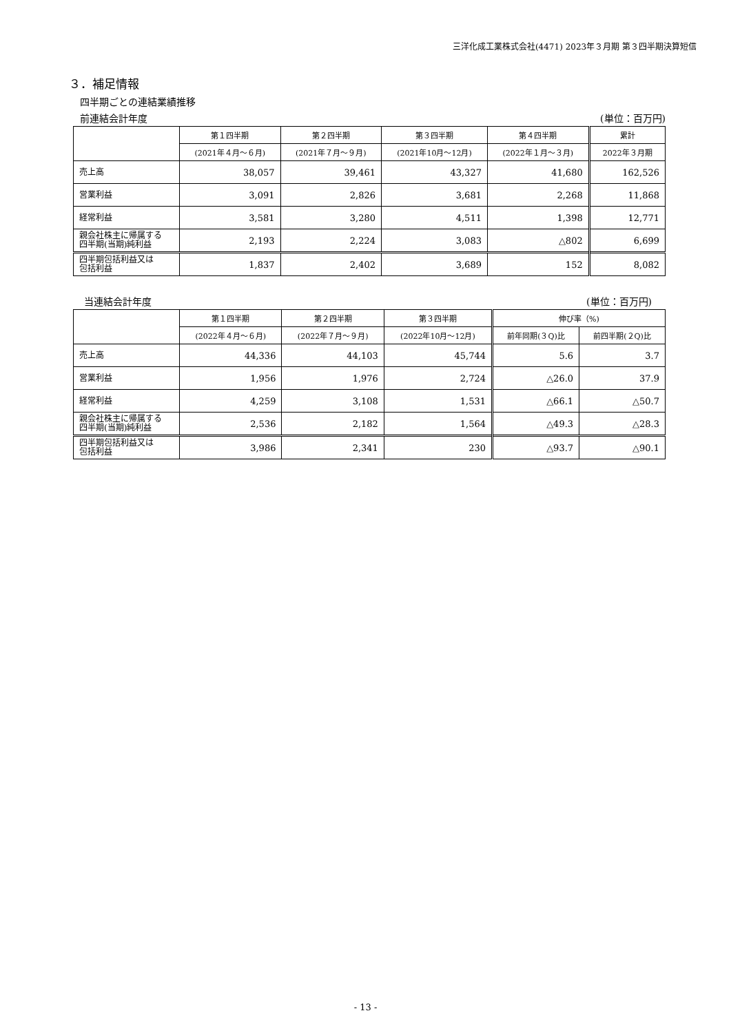三洋化成工業株式会社(4471) 2023年３月期 第３四半期決算短信
３．補足情報
四半期ごとの連結業績推移
前連結会計年度 (単位：百万円)
| | 第１四半期 | 第２四半期 | 第３四半期 | 第４四半期 | 累計 |
| --- | --- | --- | --- | --- | --- |
| | (2021年４月～６月) | (2021年７月～９月) | (2021年10月～12月) | (2022年１月～３月) | 2022年３月期 |
| 売上高 | 38,057 | 39,461 | 43,327 | 41,680 | 162,526 |
| 営業利益 | 3,091 | 2,826 | 3,681 | 2,268 | 11,868 |
| 経常利益 | 3,581 | 3,280 | 4,511 | 1,398 | 12,771 |
| 親会社株主に帰属する 四半期(当期)純利益 | 2,193 | 2,224 | 3,083 | △802 | 6,699 |
| 四半期包括利益又は 包括利益 | 1,837 | 2,402 | 3,689 | 152 | 8,082 |
当連結会計年度 (単位：百万円)
| | 第１四半期 | 第２四半期 | 第３四半期 | 伸び率（%) | |
| --- | --- | --- | --- | --- | --- |
| | (2022年４月～６月) | (2022年７月～９月) | (2022年10月～12月) | 前年同期(３Q)比 | 前四半期(２Q)比 |
| 売上高 | 44,336 | 44,103 | 45,744 | 5.6 | 3.7 |
| 営業利益 | 1,956 | 1,976 | 2,724 | △26.0 | 37.9 |
| 経常利益 | 4,259 | 3,108 | 1,531 | △66.1 | △50.7 |
| 親会社株主に帰属する 四半期(当期)純利益 | 2,536 | 2,182 | 1,564 | △49.3 | △28.3 |
| 四半期包括利益又は 包括利益 | 3,986 | 2,341 | 230 | △93.7 | △90.1 |
- 13 -